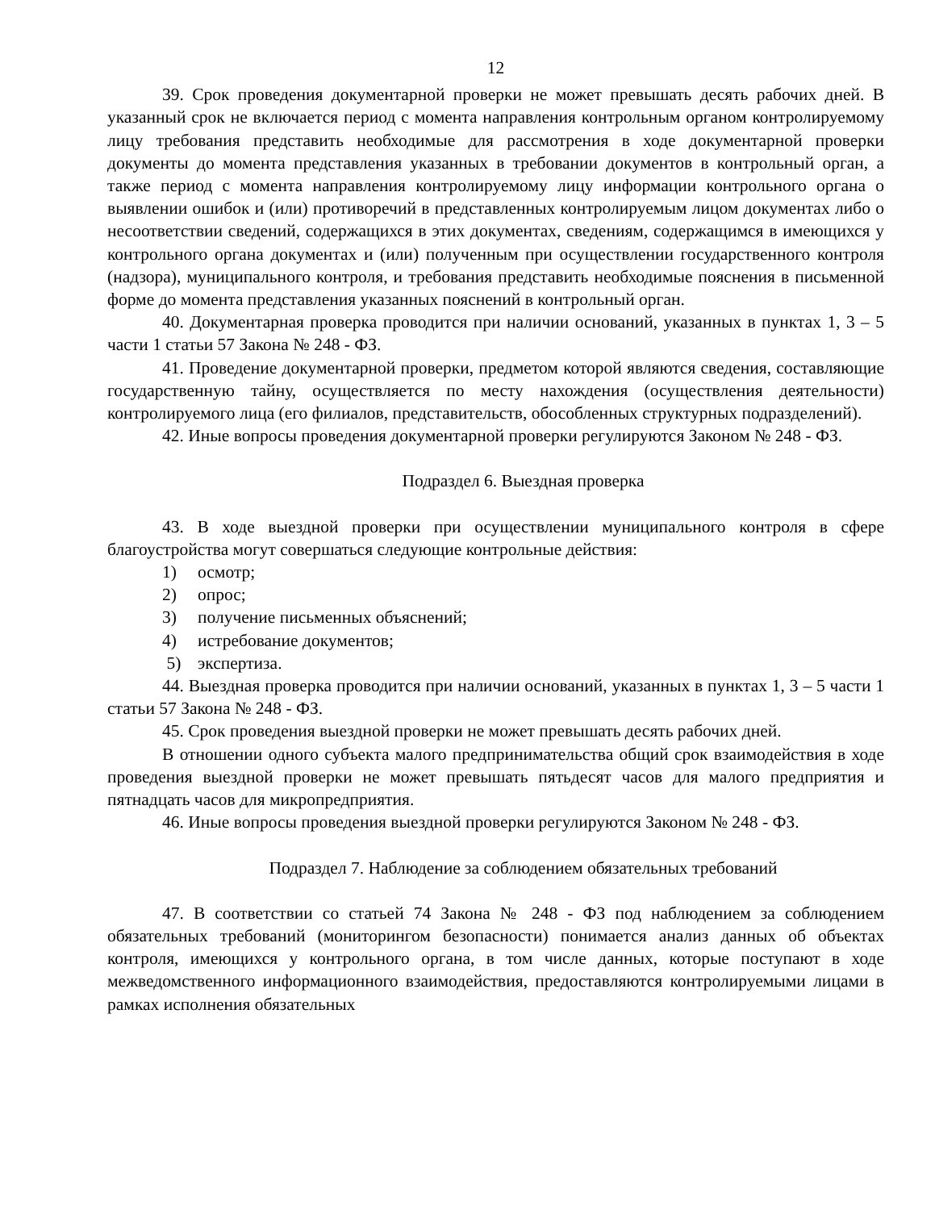12
39. Срок проведения документарной проверки не может превышать десять рабочих дней. В указанный срок не включается период с момента направления контрольным органом контролируемому лицу требования представить необходимые для рассмотрения в ходе документарной проверки документы до момента представления указанных в требовании документов в контрольный орган, а также период с момента направления контролируемому лицу информации контрольного органа о выявлении ошибок и (или) противоречий в представленных контролируемым лицом документах либо о несоответствии сведений, содержащихся в этих документах, сведениям, содержащимся в имеющихся у контрольного органа документах и (или) полученным при осуществлении государственного контроля (надзора), муниципального контроля, и требования представить необходимые пояснения в письменной форме до момента представления указанных пояснений в контрольный орган.
40. Документарная проверка проводится при наличии оснований, указанных в пунктах 1, 3 – 5 части 1 статьи 57 Закона № 248 - ФЗ.
41. Проведение документарной проверки, предметом которой являются сведения, составляющие государственную тайну, осуществляется по месту нахождения (осуществления деятельности) контролируемого лица (его филиалов, представительств, обособленных структурных подразделений).
42. Иные вопросы проведения документарной проверки регулируются Законом № 248 - ФЗ.
Подраздел 6. Выездная проверка
43. В ходе выездной проверки при осуществлении муниципального контроля в сфере благоустройства могут совершаться следующие контрольные действия:
1) осмотр;
2) опрос;
3) получение письменных объяснений;
4) истребование документов;
5) экспертиза.
44. Выездная проверка проводится при наличии оснований, указанных в пунктах 1, 3 – 5 части 1 статьи 57 Закона № 248 - ФЗ.
45. Срок проведения выездной проверки не может превышать десять рабочих дней.
В отношении одного субъекта малого предпринимательства общий срок взаимодействия в ходе проведения выездной проверки не может превышать пятьдесят часов для малого предприятия и пятнадцать часов для микропредприятия.
46. Иные вопросы проведения выездной проверки регулируются Законом № 248 - ФЗ.
Подраздел 7. Наблюдение за соблюдением обязательных требований
47. В соответствии со статьей 74 Закона № 248 - ФЗ под наблюдением за соблюдением обязательных требований (мониторингом безопасности) понимается анализ данных об объектах контроля, имеющихся у контрольного органа, в том числе данных, которые поступают в ходе межведомственного информационного взаимодействия, предоставляются контролируемыми лицами в рамках исполнения обязательных